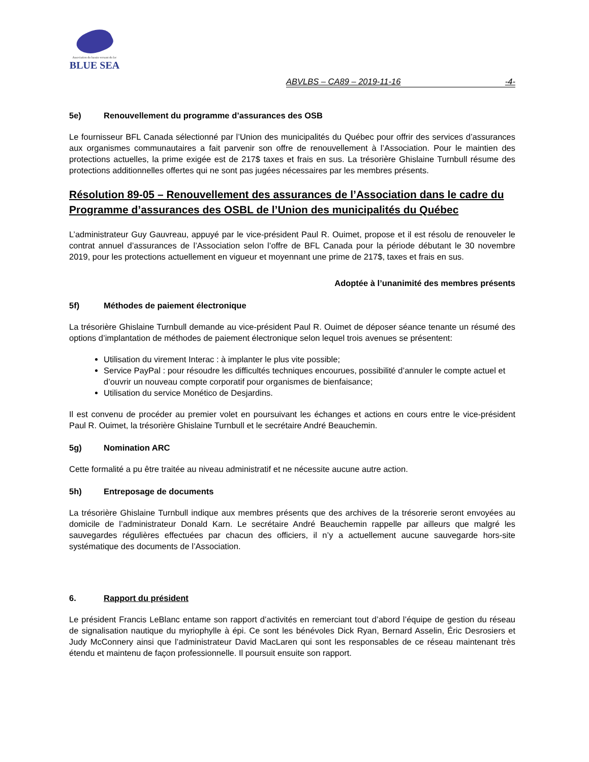Association du bassin versant du lac
BLUE SEA
ABVLBS – CA89 – 2019-11-16 -4-
5e) Renouvellement du programme d’assurances des OSB
Le fournisseur BFL Canada sélectionné par l’Union des municipalités du Québec pour offrir des services d’assurances aux organismes communautaires a fait parvenir son offre de renouvellement à l’Association. Pour le maintien des protections actuelles, la prime exigée est de 217$ taxes et frais en sus. La trésorière Ghislaine Turnbull résume des protections additionnelles offertes qui ne sont pas jugées nécessaires par les membres présents.
Résolution 89-05 – Renouvellement des assurances de l’Association dans le cadre du Programme d’assurances des OSBL de l’Union des municipalités du Québec
L’administrateur Guy Gauvreau, appuyé par le vice-président Paul R. Ouimet, propose et il est résolu de renouveler le contrat annuel d’assurances de l’Association selon l’offre de BFL Canada pour la période débutant le 30 novembre 2019, pour les protections actuellement en vigueur et moyennant une prime de 217$, taxes et frais en sus.
Adoptée à l’unanimité des membres présents
5f) Méthodes de paiement électronique
La trésorière Ghislaine Turnbull demande au vice-président Paul R. Ouimet de déposer séance tenante un résumé des options d’implantation de méthodes de paiement électronique selon lequel trois avenues se présentent:
Utilisation du virement Interac : à implanter le plus vite possible;
Service PayPal : pour résoudre les difficultés techniques encourues, possibilité d’annuler le compte actuel et d’ouvrir un nouveau compte corporatif pour organismes de bienfaisance;
Utilisation du service Monético de Desjardins.
Il est convenu de procéder au premier volet en poursuivant les échanges et actions en cours entre le vice-président Paul R. Ouimet, la trésorière Ghislaine Turnbull et le secrétaire André Beauchemin.
5g) Nomination ARC
Cette formalité a pu être traitée au niveau administratif et ne nécessite aucune autre action.
5h) Entreposage de documents
La trésorière Ghislaine Turnbull indique aux membres présents que des archives de la trésorerie seront envoyées au domicile de l’administrateur Donald Karn. Le secrétaire André Beauchemin rappelle par ailleurs que malgré les sauvegardes régulières effectuées par chacun des officiers, il n’y a actuellement aucune sauvegarde hors-site systématique des documents de l’Association.
6. Rapport du président
Le président Francis LeBlanc entame son rapport d’activités en remerciant tout d’abord l’équipe de gestion du réseau de signalisation nautique du myriophylle à épi. Ce sont les bénévoles Dick Ryan, Bernard Asselin, Éric Desrosiers et Judy McConnery ainsi que l’administrateur David MacLaren qui sont les responsables de ce réseau maintenant très étendu et maintenu de façon professionnelle. Il poursuit ensuite son rapport.